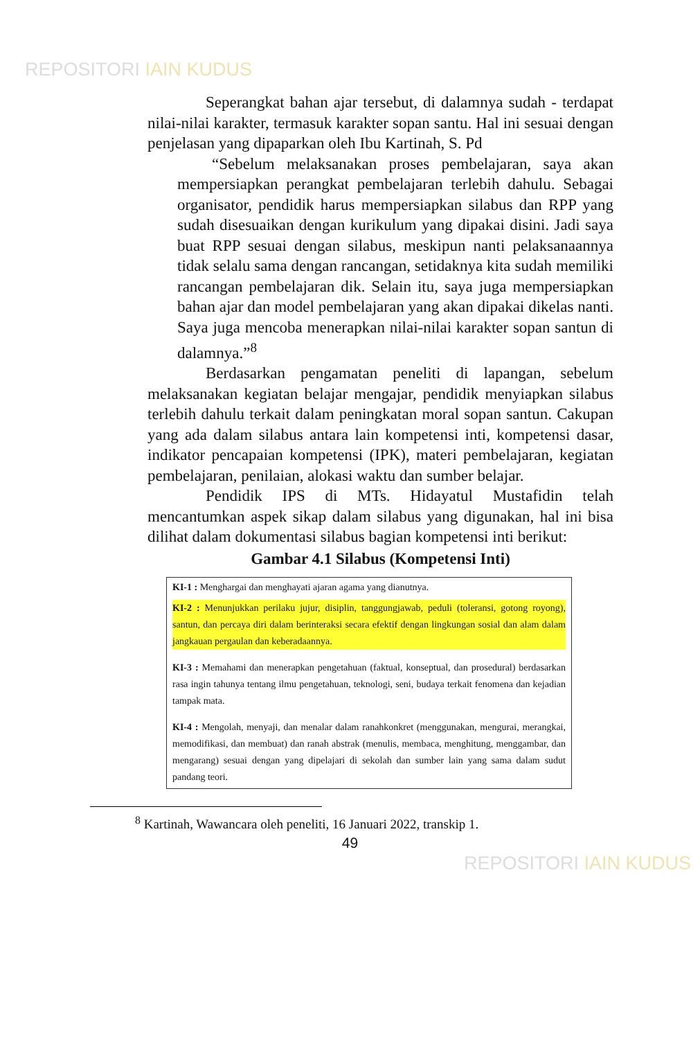REPOSITORI IAIN KUDUS
Seperangkat bahan ajar tersebut, di dalamnya sudah - terdapat nilai-nilai karakter, termasuk karakter sopan santu. Hal ini sesuai dengan penjelasan yang dipaparkan oleh Ibu Kartinah, S. Pd
“Sebelum melaksanakan proses pembelajaran, saya akan mempersiapkan perangkat pembelajaran terlebih dahulu. Sebagai organisator, pendidik harus mempersiapkan silabus dan RPP yang sudah disesuaikan dengan kurikulum yang dipakai disini. Jadi saya buat RPP sesuai dengan silabus, meskipun nanti pelaksanaannya tidak selalu sama dengan rancangan, setidaknya kita sudah memiliki rancangan pembelajaran dik. Selain itu, saya juga mempersiapkan bahan ajar dan model pembelajaran yang akan dipakai dikelas nanti. Saya juga mencoba menerapkan nilai-nilai karakter sopan santun di dalamnya.”<sup>8</sup>
Berdasarkan pengamatan peneliti di lapangan, sebelum melaksanakan kegiatan belajar mengajar, pendidik menyiapkan silabus terlebih dahulu terkait dalam peningkatan moral sopan santun. Cakupan yang ada dalam silabus antara lain kompetensi inti, kompetensi dasar, indikator pencapaian kompetensi (IPK), materi pembelajaran, kegiatan pembelajaran, penilaian, alokasi waktu dan sumber belajar.
Pendidik IPS di MTs. Hidayatul Mustafidin telah mencantumkan aspek sikap dalam silabus yang digunakan, hal ini bisa dilihat dalam dokumentasi silabus bagian kompetensi inti berikut:
Gambar 4.1 Silabus (Kompetensi Inti)
KI-1 : Menghargai dan menghayati ajaran agama yang dianutnya.
KI-2 : Menunjukkan perilaku jujur, disiplin, tanggungjawab, peduli (toleransi, gotong royong), santun, dan percaya diri dalam berinteraksi secara efektif dengan lingkungan sosial dan alam dalam jangkauan pergaulan dan keberadaannya.
KI-3 : Memahami dan menerapkan pengetahuan (faktual, konseptual, dan prosedural) berdasarkan rasa ingin tahunya tentang ilmu pengetahuan, teknologi, seni, budaya terkait fenomena dan kejadian tampak mata.
KI-4 : Mengolah, menyaji, dan menalar dalam ranahkonkret (menggunakan, mengurai, merangkai, memodifikasi, dan membuat) dan ranah abstrak (menulis, membaca, menghitung, menggambar, dan mengarang) sesuai dengan yang dipelajari di sekolah dan sumber lain yang sama dalam sudut pandang teori.
<sup>8</sup> Kartinah, Wawancara oleh peneliti, 16 Januari 2022, transkip 1.
49
REPOSITORI IAIN KUDUS